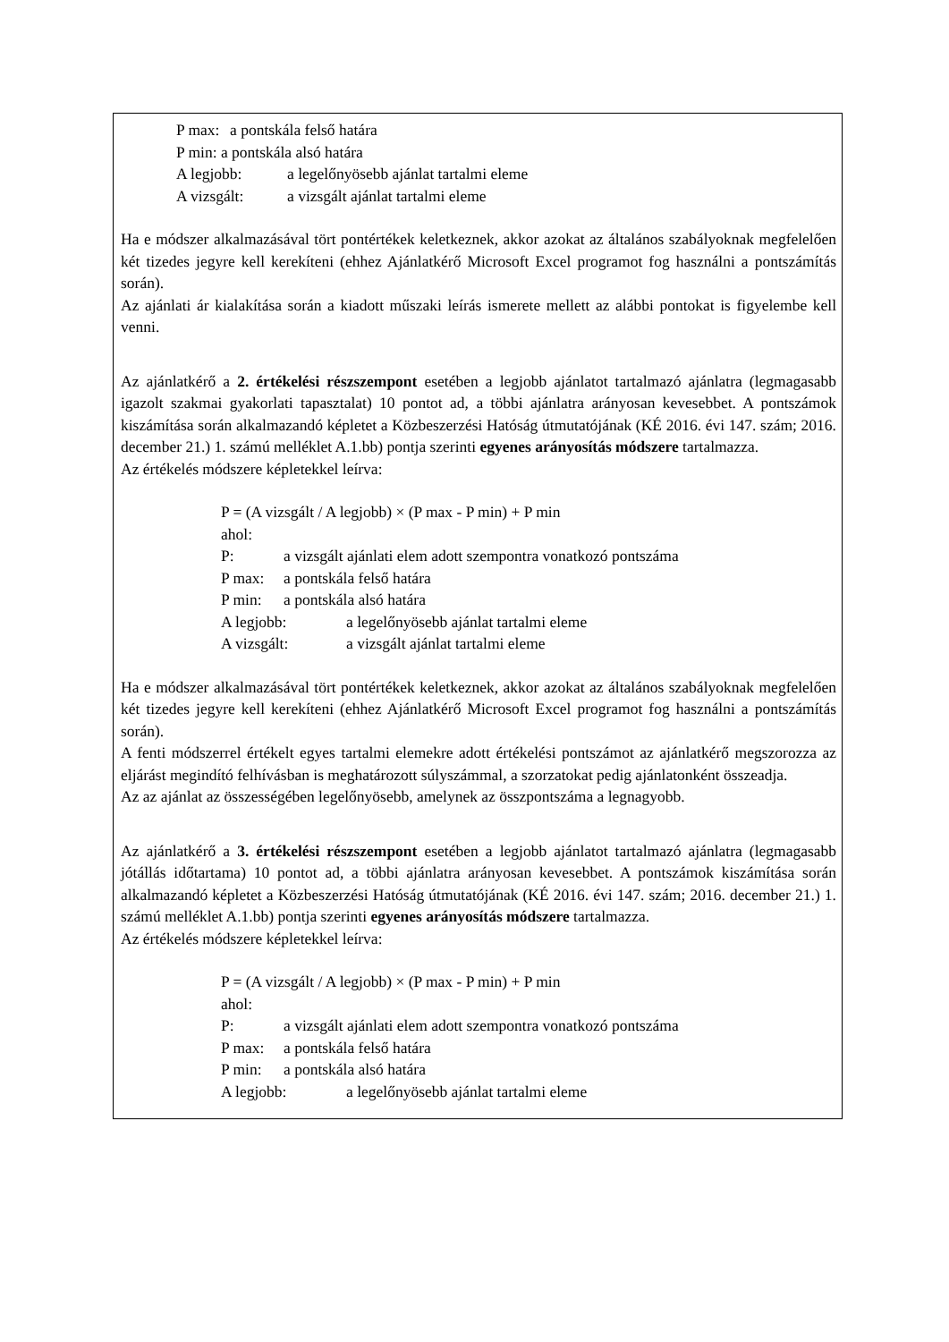P max: a pontskála felső határa
P min: a pontskála alsó határa
A legjobb: a legelőnyösebb ajánlat tartalmi eleme
A vizsgált: a vizsgált ajánlat tartalmi eleme
Ha e módszer alkalmazásával tört pontértékek keletkeznek, akkor azokat az általános szabályoknak megfelelően két tizedes jegyre kell kerekíteni (ehhez Ajánlatkérő Microsoft Excel programot fog használni a pontszámítás során).
Az ajánlati ár kialakítása során a kiadott műszaki leírás ismerete mellett az alábbi pontokat is figyelembe kell venni.
Az ajánlatkérő a 2. értékelési részszempont esetében a legjobb ajánlatot tartalmazó ajánlatra (legmagasabb igazolt szakmai gyakorlati tapasztalat) 10 pontot ad, a többi ajánlatra arányosan kevesebbet. A pontszámok kiszámítása során alkalmazandó képletet a Közbeszerzési Hatóság útmutatójának (KÉ 2016. évi 147. szám; 2016. december 21.) 1. számú melléklet A.1.bb) pontja szerinti egyenes arányosítás módszere tartalmazza.
Az értékelés módszere képletekkel leírva:
P = (A vizsgált / A legjobb) × (P max - P min) + P min
ahol:
P: a vizsgált ajánlati elem adott szempontra vonatkozó pontszáma
P max: a pontskála felső határa
P min: a pontskála alsó határa
A legjobb: a legelőnyösebb ajánlat tartalmi eleme
A vizsgált: a vizsgált ajánlat tartalmi eleme
Ha e módszer alkalmazásával tört pontértékek keletkeznek, akkor azokat az általános szabályoknak megfelelően két tizedes jegyre kell kerekíteni (ehhez Ajánlatkérő Microsoft Excel programot fog használni a pontszámítás során).
A fenti módszerrel értékelt egyes tartalmi elemekre adott értékelési pontszámot az ajánlatkérő megszorozza az eljárást megindító felhívásban is meghatározott súlyszámmal, a szorzatokat pedig ajánlatonként összeadja.
Az az ajánlat az összességében legelőnyösebb, amelynek az összpontszáma a legnagyobb.
Az ajánlatkérő a 3. értékelési részszempont esetében a legjobb ajánlatot tartalmazó ajánlatra (legmagasabb jótállás időtartama) 10 pontot ad, a többi ajánlatra arányosan kevesebbet. A pontszámok kiszámítása során alkalmazandó képletet a Közbeszerzési Hatóság útmutatójának (KÉ 2016. évi 147. szám; 2016. december 21.) 1. számú melléklet A.1.bb) pontja szerinti egyenes arányosítás módszere tartalmazza.
Az értékelés módszere képletekkel leírva:
P = (A vizsgált / A legjobb) × (P max - P min) + P min
ahol:
P: a vizsgált ajánlati elem adott szempontra vonatkozó pontszáma
P max: a pontskála felső határa
P min: a pontskála alsó határa
A legjobb: a legelőnyösebb ajánlat tartalmi eleme